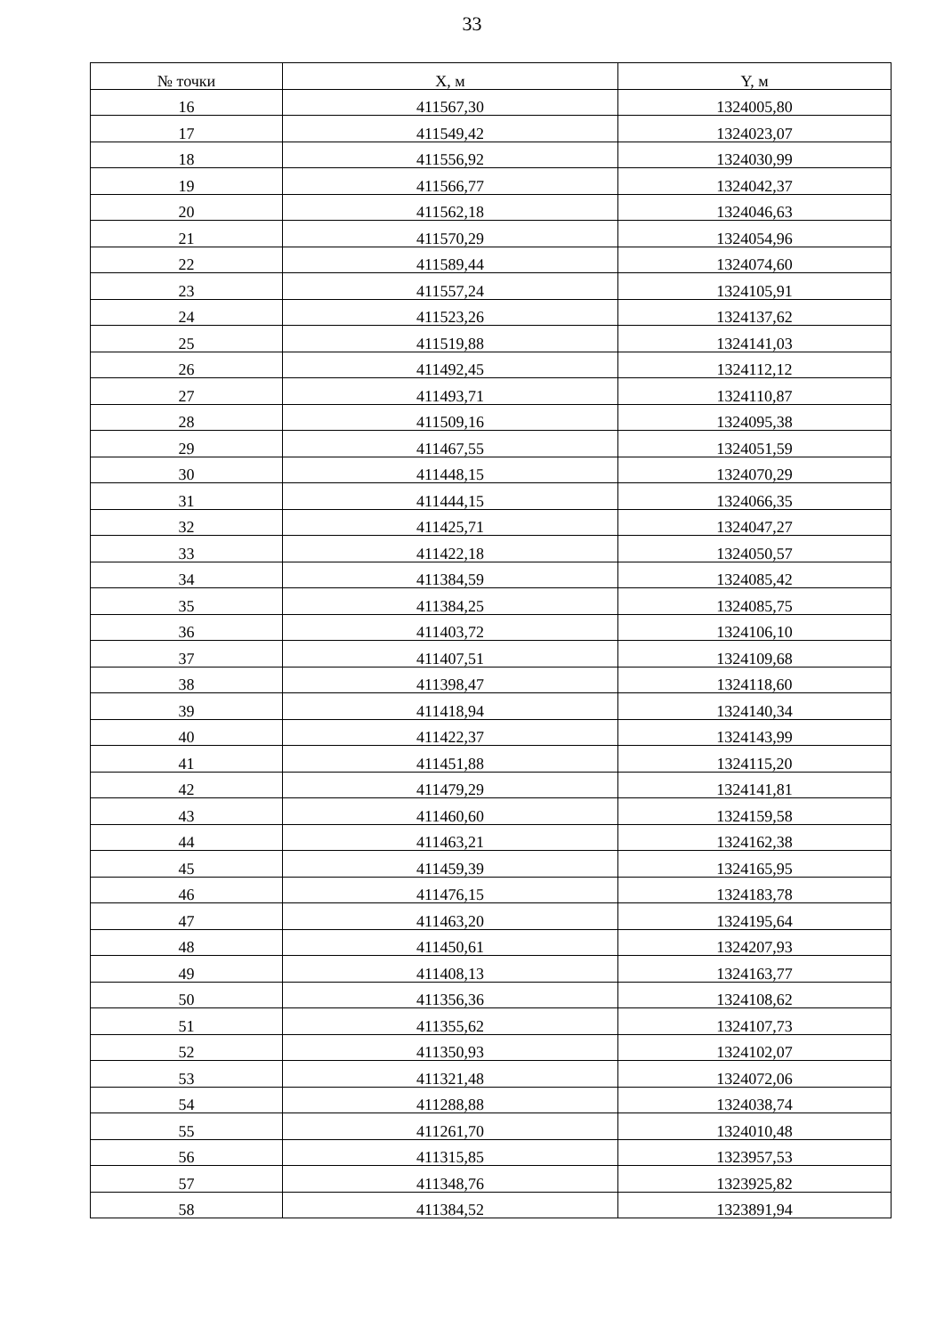33
| № точки | X, м | Y, м |
| --- | --- | --- |
| 16 | 411567,30 | 1324005,80 |
| 17 | 411549,42 | 1324023,07 |
| 18 | 411556,92 | 1324030,99 |
| 19 | 411566,77 | 1324042,37 |
| 20 | 411562,18 | 1324046,63 |
| 21 | 411570,29 | 1324054,96 |
| 22 | 411589,44 | 1324074,60 |
| 23 | 411557,24 | 1324105,91 |
| 24 | 411523,26 | 1324137,62 |
| 25 | 411519,88 | 1324141,03 |
| 26 | 411492,45 | 1324112,12 |
| 27 | 411493,71 | 1324110,87 |
| 28 | 411509,16 | 1324095,38 |
| 29 | 411467,55 | 1324051,59 |
| 30 | 411448,15 | 1324070,29 |
| 31 | 411444,15 | 1324066,35 |
| 32 | 411425,71 | 1324047,27 |
| 33 | 411422,18 | 1324050,57 |
| 34 | 411384,59 | 1324085,42 |
| 35 | 411384,25 | 1324085,75 |
| 36 | 411403,72 | 1324106,10 |
| 37 | 411407,51 | 1324109,68 |
| 38 | 411398,47 | 1324118,60 |
| 39 | 411418,94 | 1324140,34 |
| 40 | 411422,37 | 1324143,99 |
| 41 | 411451,88 | 1324115,20 |
| 42 | 411479,29 | 1324141,81 |
| 43 | 411460,60 | 1324159,58 |
| 44 | 411463,21 | 1324162,38 |
| 45 | 411459,39 | 1324165,95 |
| 46 | 411476,15 | 1324183,78 |
| 47 | 411463,20 | 1324195,64 |
| 48 | 411450,61 | 1324207,93 |
| 49 | 411408,13 | 1324163,77 |
| 50 | 411356,36 | 1324108,62 |
| 51 | 411355,62 | 1324107,73 |
| 52 | 411350,93 | 1324102,07 |
| 53 | 411321,48 | 1324072,06 |
| 54 | 411288,88 | 1324038,74 |
| 55 | 411261,70 | 1324010,48 |
| 56 | 411315,85 | 1323957,53 |
| 57 | 411348,76 | 1323925,82 |
| 58 | 411384,52 | 1323891,94 |